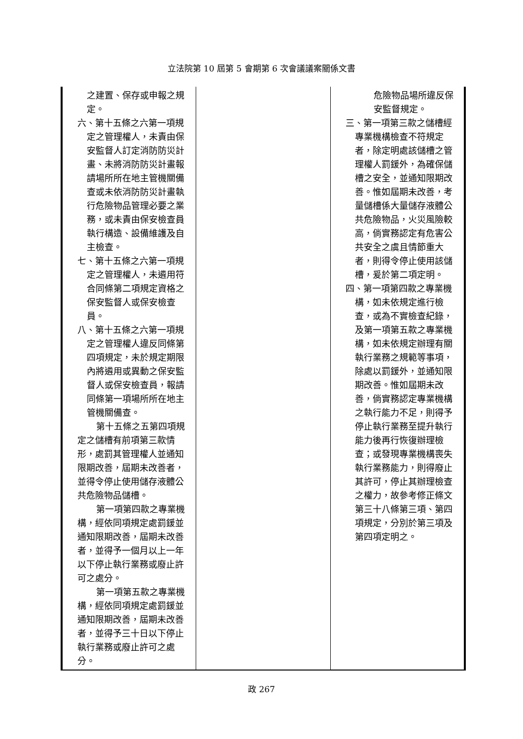立法院第 10 屆第 5 會期第 6 次會議議案關係文書
| 之建置、保存或申報之規定。 六、第十五條之六第一項規定之管理權人，未責由保安監督人訂定消防防災計畫、未將消防防災計畫報請場所所在地主管機關備查或未依消防防災計畫執行危險物品管理必要之業務，或未責由保安檢查員執行構造、設備維護及自主檢查。 七、第十五條之六第一項規定之管理權人，未遴用符合同條第二項規定資格之保安監督人或保安檢查員。 八、第十五條之六第一項規定之管理權人違反同條第四項規定，未於規定期限內將遴用或異動之保安監督人或保安檢查員，報請同條第一項場所所在地主管機關備查。 第十五條之五第四項規定之儲槽有前項第三款情形，處罰其管理權人並通知限期改善，屆期未改善者，並得令停止使用儲存液體公共危險物品儲槽。 第一項第四款之專業機構，經依同項規定處罰鍰並通知限期改善，屆期未改善者，並得予一個月以上一年以下停止執行業務或廢止許可之處分。 第一項第五款之專業機構，經依同項規定處罰鍰並通知限期改善，屆期未改善者，並得予三十日以下停止執行業務或廢止許可之處分。 | | 危險物品場所違反保安監督規定。 三、第一項第三款之儲槽經專業機構檢查不符規定者，除定明處該儲槽之管理權人罰鍰外，為確保儲槽之安全，並通知限期改善。惟如屆期未改善，考量儲槽係大量儲存液體公共危險物品，火災風險較高，倘實務認定有危害公共安全之虞且情節重大者，則得令停止使用該儲槽，爰於第二項定明。 四、第一項第四款之專業機構，如未依規定進行檢查，或為不實檢查紀錄，及第一項第五款之專業機構，如未依規定辦理有關執行業務之規範等事項，除處以罰鍰外，並通知限期改善。惟如屆期未改善，倘實務認定專業機構之執行能力不足，則得予停止執行業務至提升執行能力後再行恢復辦理檢查；或發現專業機構喪失執行業務能力，則得廢止其許可，停止其辦理檢查之權力，故參考修正條文第三十八條第三項、第四項規定，分別於第三項及第四項定明之。 |
政 267